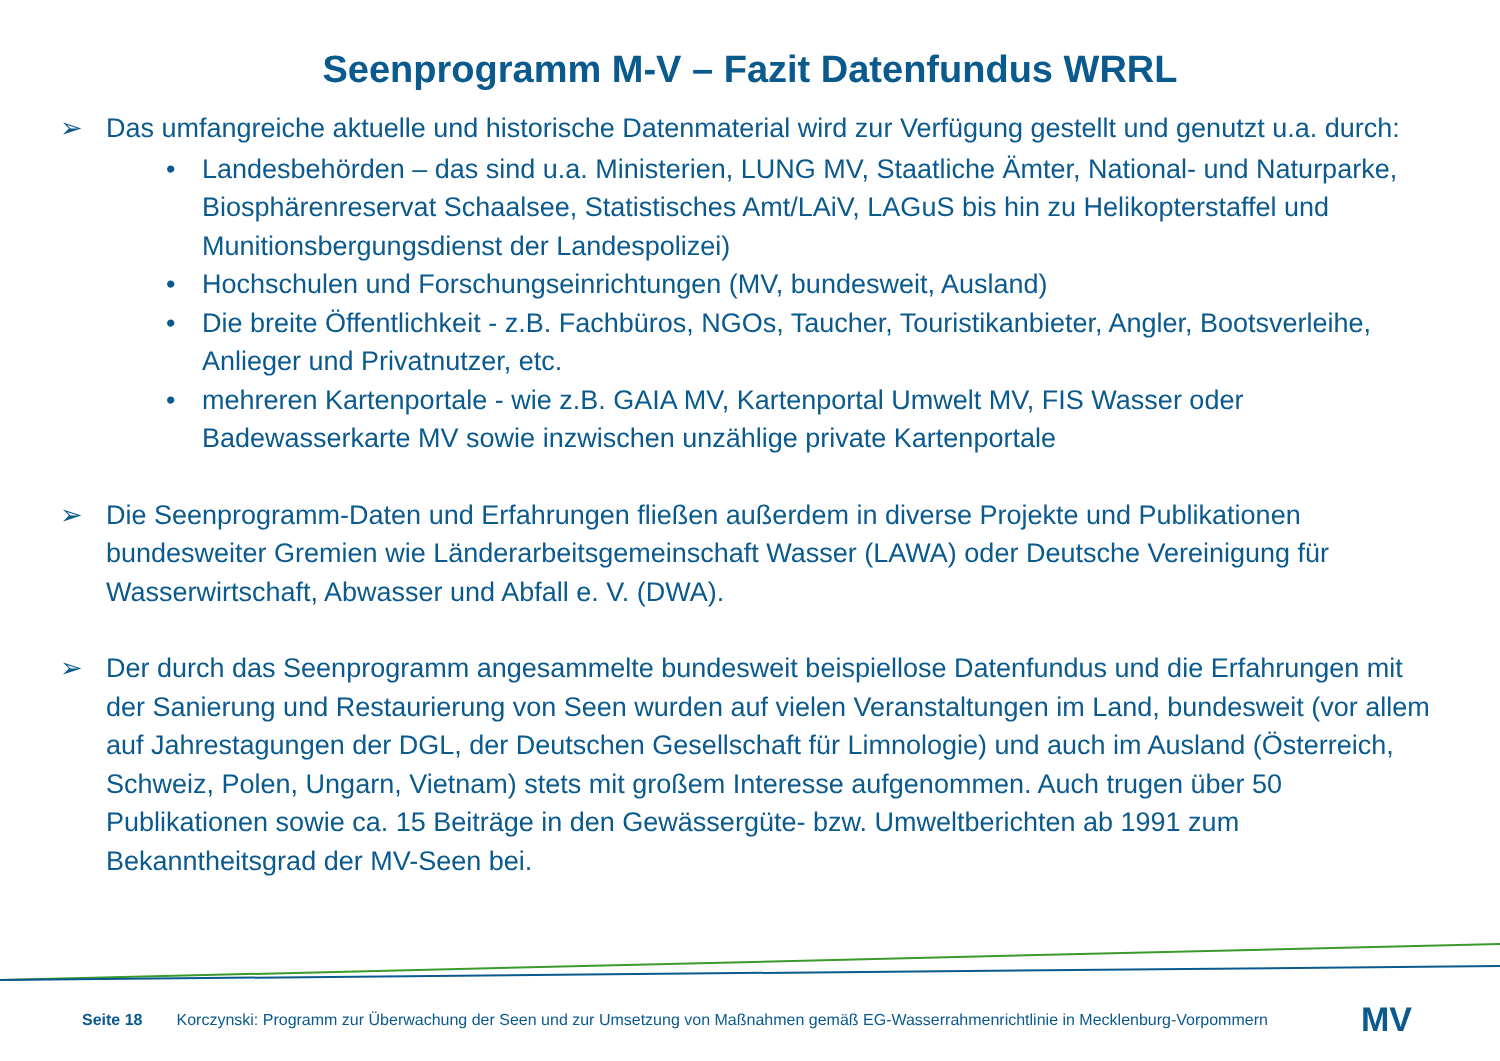Seenprogramm M-V – Fazit Datenfundus WRRL
➢ Das umfangreiche aktuelle und historische Datenmaterial wird zur Verfügung gestellt und genutzt u.a. durch:
• Landesbehörden – das sind u.a. Ministerien, LUNG MV, Staatliche Ämter, National- und Naturparke, Biosphärenreservat Schaalsee, Statistisches Amt/LAiV, LAGuS bis hin zu Helikopterstaffel und Munitionsbergungsdienst der Landespolizei)
• Hochschulen und Forschungseinrichtungen (MV, bundesweit, Ausland)
• Die breite Öffentlichkeit - z.B. Fachbüros, NGOs, Taucher, Touristikanbieter, Angler, Bootsverleihe, Anlieger und Privatnutzer, etc.
• mehreren Kartenportale - wie z.B. GAIA MV, Kartenportal Umwelt MV, FIS Wasser oder Badewasserkarte MV sowie inzwischen unzählige private Kartenportale
➢ Die Seenprogramm-Daten und Erfahrungen fließen außerdem in diverse Projekte und Publikationen bundesweiter Gremien wie Länderarbeitsgemeinschaft Wasser (LAWA) oder Deutsche Vereinigung für Wasserwirtschaft, Abwasser und Abfall e. V. (DWA).
➢ Der durch das Seenprogramm angesammelte bundesweit beispiellose Datenfundus und die Erfahrungen mit der Sanierung und Restaurierung von Seen wurden auf vielen Veranstaltungen im Land, bundesweit (vor allem auf Jahrestagungen der DGL, der Deutschen Gesellschaft für Limnologie) und auch im Ausland (Österreich, Schweiz, Polen, Ungarn, Vietnam) stets mit großem Interesse aufgenommen. Auch trugen über 50 Publikationen sowie ca. 15 Beiträge in den Gewässergüte- bzw. Umweltberichten ab 1991 zum Bekanntheitsgrad der MV-Seen bei.
Seite 18 Korczynski: Programm zur Überwachung der Seen und zur Umsetzung von Maßnahmen gemäß EG-Wasserrahmenrichtlinie in Mecklenburg-Vorpommern MV